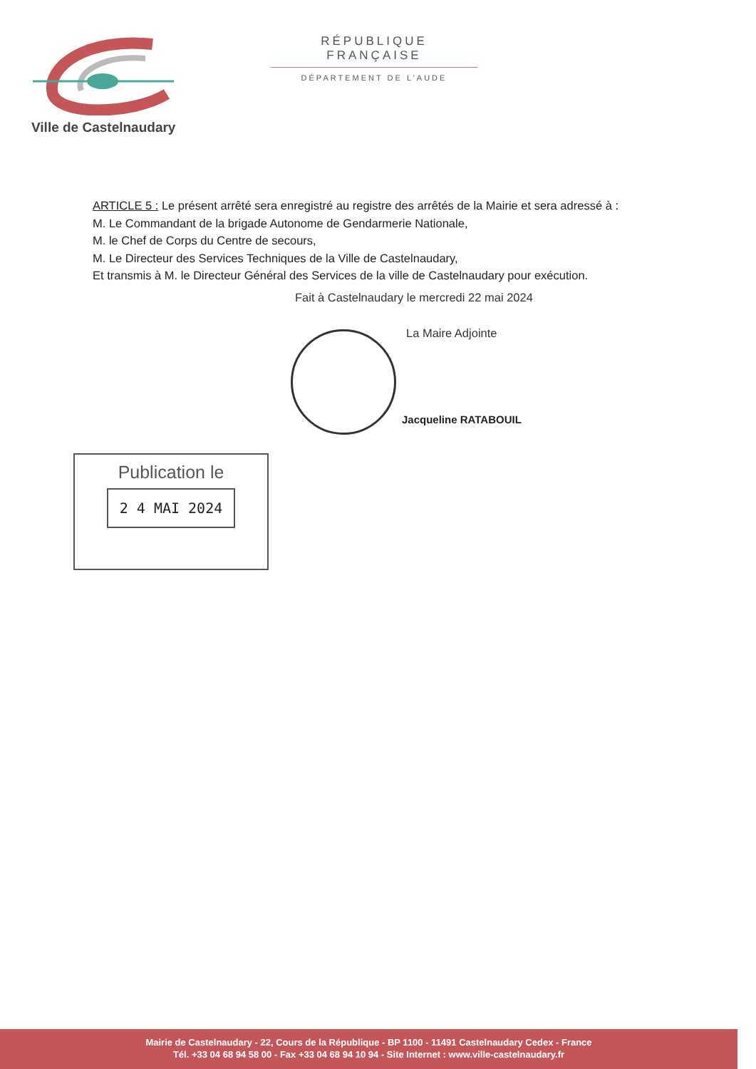Ville de Castelnaudary
RÉPUBLIQUE FRANÇAISE
DÉPARTEMENT DE L’AUDE
ARTICLE 5 : Le présent arrêté sera enregistré au registre des arrêtés de la Mairie et sera adressé à :
M. Le Commandant de la brigade Autonome de Gendarmerie Nationale,
M. le Chef de Corps du Centre de secours,
M. Le Directeur des Services Techniques de la Ville de Castelnaudary,
Et transmis à M. le Directeur Général des Services de la ville de Castelnaudary pour exécution.
Fait à Castelnaudary le mercredi 22 mai 2024
La Maire Adjointe
Jacqueline RATABOUIL
Publication le
2 4 MAI 2024
Mairie de Castelnaudary - 22, Cours de la République - BP 1100 - 11491 Castelnaudary Cedex - France
Tél. +33 04 68 94 58 00 - Fax +33 04 68 94 10 94 - Site Internet : www.ville-castelnaudary.fr